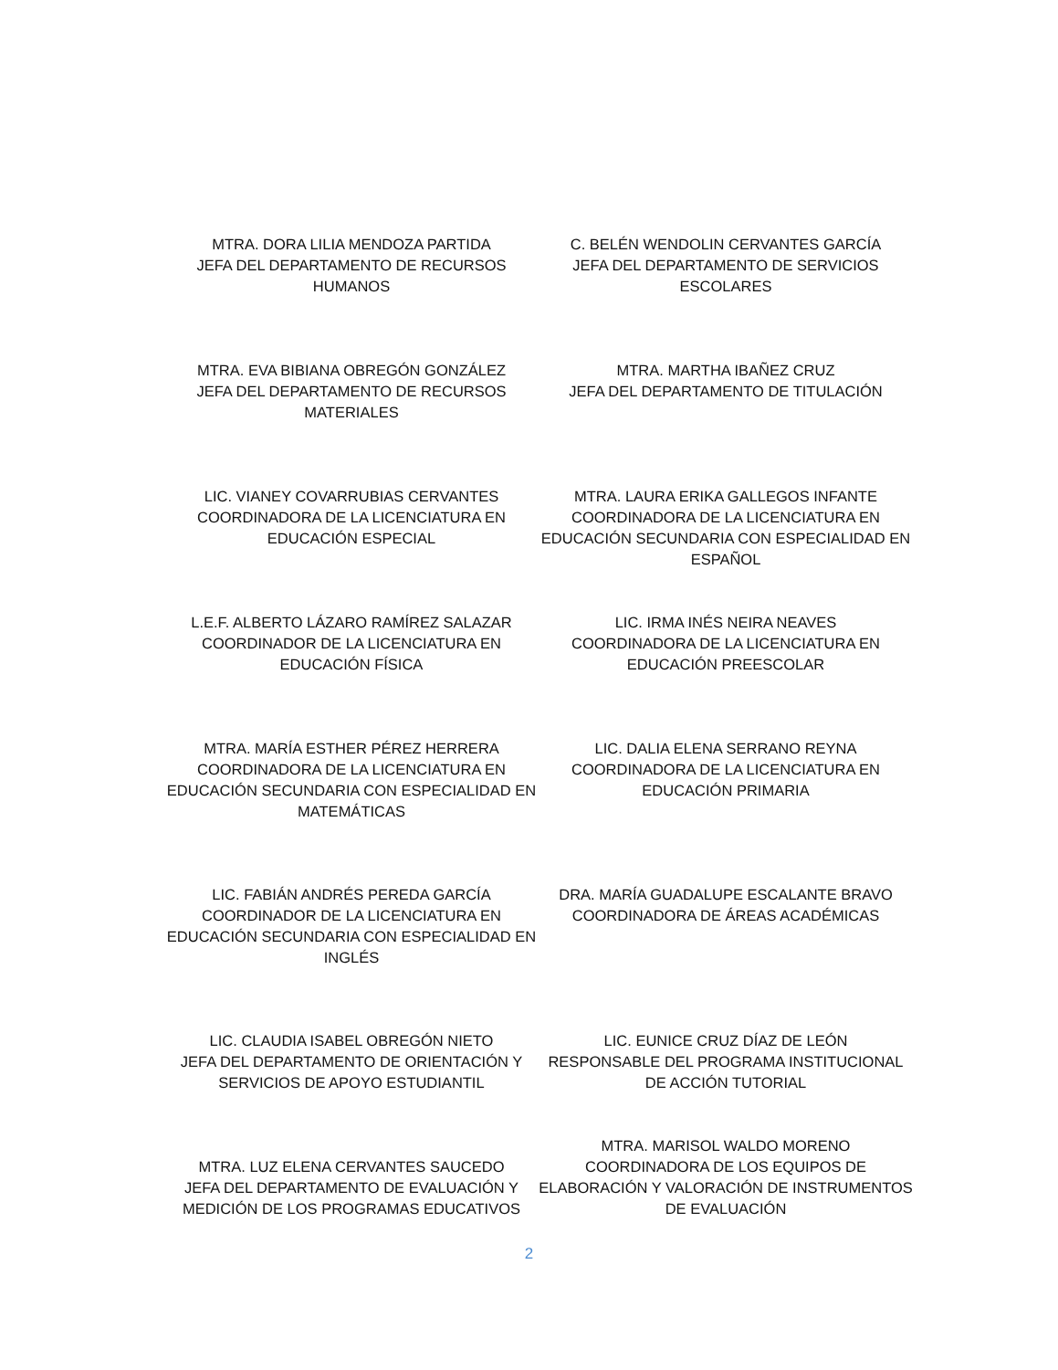MTRA. DORA LILIA MENDOZA PARTIDA
JEFA DEL DEPARTAMENTO DE RECURSOS HUMANOS
C. BELÉN WENDOLIN CERVANTES GARCÍA
JEFA DEL DEPARTAMENTO DE SERVICIOS ESCOLARES
MTRA. EVA BIBIANA OBREGÓN GONZÁLEZ
JEFA DEL DEPARTAMENTO DE RECURSOS MATERIALES
MTRA. MARTHA IBAÑEZ CRUZ
JEFA DEL DEPARTAMENTO DE TITULACIÓN
LIC. VIANEY COVARRUBIAS CERVANTES
COORDINADORA DE LA LICENCIATURA EN EDUCACIÓN ESPECIAL
MTRA. LAURA ERIKA GALLEGOS INFANTE
COORDINADORA DE LA LICENCIATURA EN EDUCACIÓN SECUNDARIA CON ESPECIALIDAD EN ESPAÑOL
L.E.F. ALBERTO LÁZARO RAMÍREZ SALAZAR
COORDINADOR DE LA LICENCIATURA EN EDUCACIÓN FÍSICA
LIC. IRMA INÉS NEIRA NEAVES
COORDINADORA DE LA LICENCIATURA EN EDUCACIÓN PREESCOLAR
MTRA. MARÍA ESTHER PÉREZ HERRERA
COORDINADORA DE LA LICENCIATURA EN EDUCACIÓN SECUNDARIA CON ESPECIALIDAD EN MATEMÁTICAS
LIC. DALIA ELENA SERRANO REYNA
COORDINADORA DE LA LICENCIATURA EN EDUCACIÓN PRIMARIA
LIC. FABIÁN ANDRÉS PEREDA GARCÍA
COORDINADOR DE LA LICENCIATURA EN EDUCACIÓN SECUNDARIA CON ESPECIALIDAD EN INGLÉS
DRA. MARÍA GUADALUPE ESCALANTE BRAVO
COORDINADORA DE ÁREAS ACADÉMICAS
LIC. CLAUDIA ISABEL OBREGÓN NIETO
JEFA DEL DEPARTAMENTO DE ORIENTACIÓN Y SERVICIOS DE APOYO ESTUDIANTIL
LIC. EUNICE CRUZ DÍAZ DE LEÓN
RESPONSABLE DEL PROGRAMA INSTITUCIONAL DE ACCIÓN TUTORIAL
MTRA. LUZ ELENA CERVANTES SAUCEDO
JEFA DEL DEPARTAMENTO DE EVALUACIÓN Y MEDICIÓN DE LOS PROGRAMAS EDUCATIVOS
MTRA. MARISOL WALDO MORENO
COORDINADORA DE LOS EQUIPOS DE ELABORACIÓN Y VALORACIÓN DE INSTRUMENTOS DE EVALUACIÓN
2